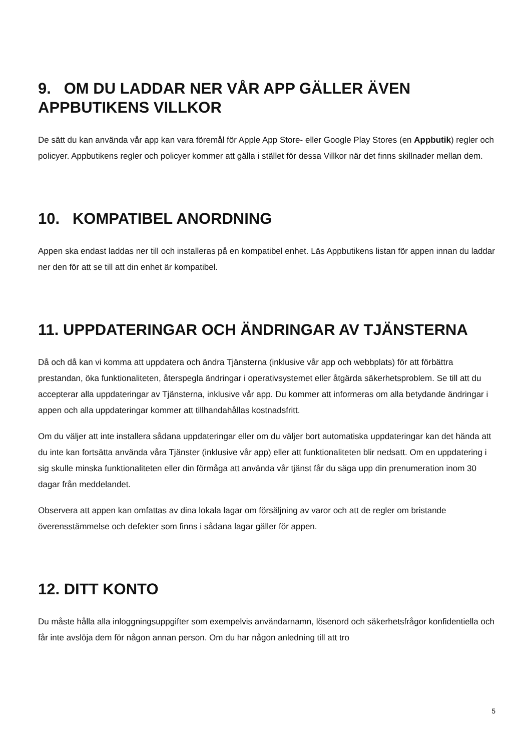9. OM DU LADDAR NER VÅR APP GÄLLER ÄVEN APPBUTIKENS VILLKOR
De sätt du kan använda vår app kan vara föremål för Apple App Store- eller Google Play Stores (en Appbutik) regler och policyer. Appbutikens regler och policyer kommer att gälla i stället för dessa Villkor när det finns skillnader mellan dem.
10. KOMPATIBEL ANORDNING
Appen ska endast laddas ner till och installeras på en kompatibel enhet. Läs Appbutikens listan för appen innan du laddar ner den för att se till att din enhet är kompatibel.
11. UPPDATERINGAR OCH ÄNDRINGAR AV TJÄNSTERNA
Då och då kan vi komma att uppdatera och ändra Tjänsterna (inklusive vår app och webbplats) för att förbättra prestandan, öka funktionaliteten, återspegla ändringar i operativsystemet eller åtgärda säkerhetsproblem. Se till att du accepterar alla uppdateringar av Tjänsterna, inklusive vår app. Du kommer att informeras om alla betydande ändringar i appen och alla uppdateringar kommer att tillhandahållas kostnadsfritt.
Om du väljer att inte installera sådana uppdateringar eller om du väljer bort automatiska uppdateringar kan det hända att du inte kan fortsätta använda våra Tjänster (inklusive vår app) eller att funktionaliteten blir nedsatt. Om en uppdatering i sig skulle minska funktionaliteten eller din förmåga att använda vår tjänst får du säga upp din prenumeration inom 30 dagar från meddelandet.
Observera att appen kan omfattas av dina lokala lagar om försäljning av varor och att de regler om bristande överensstämmelse och defekter som finns i sådana lagar gäller för appen.
12. DITT KONTO
Du måste hålla alla inloggningsuppgifter som exempelvis användarnamn, lösenord och säkerhetsfrågor konfidentiella och får inte avslöja dem för någon annan person. Om du har någon anledning till att tro
5